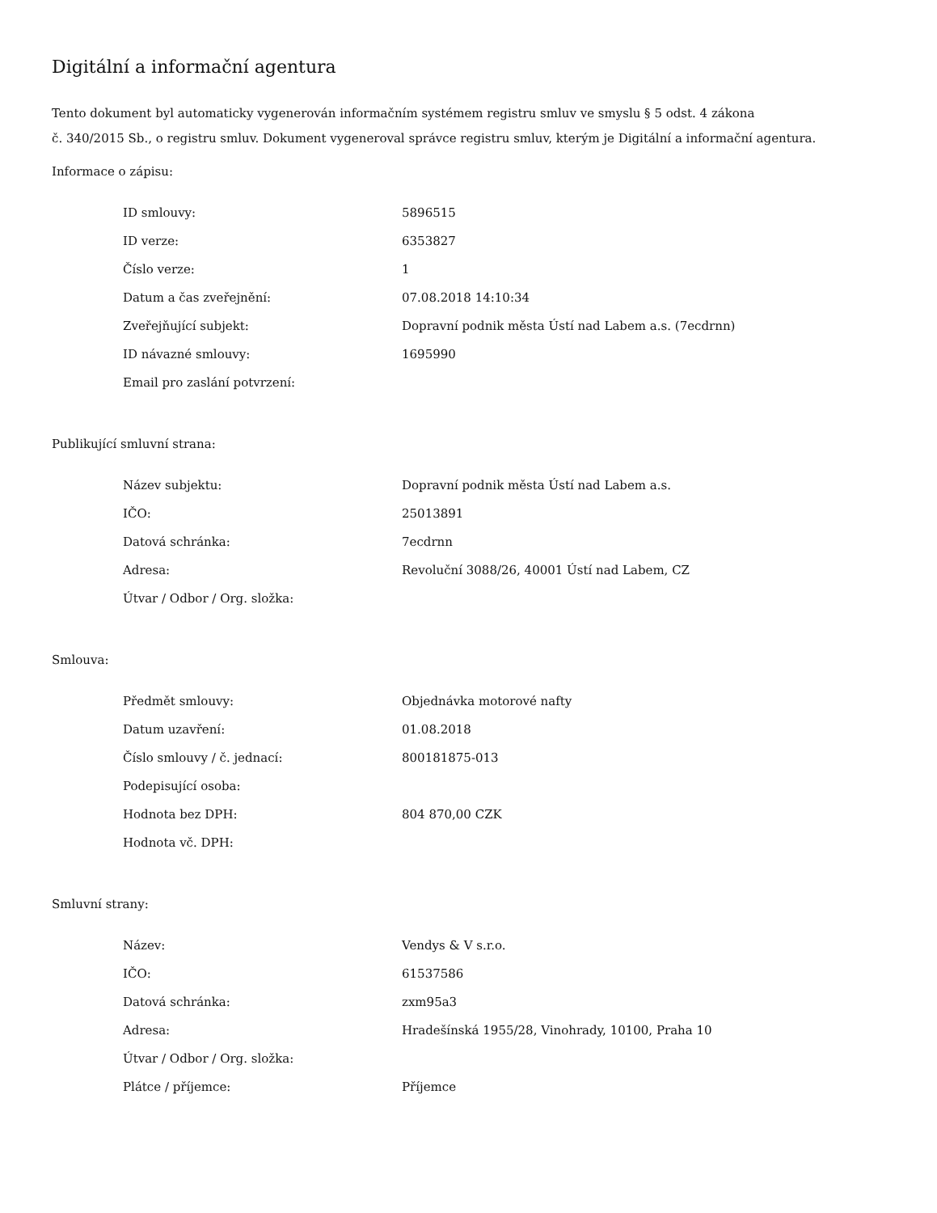Digitální a informační agentura
Tento dokument byl automaticky vygenerován informačním systémem registru smluv ve smyslu § 5 odst. 4 zákona
č. 340/2015 Sb., o registru smluv. Dokument vygeneroval správce registru smluv, kterým je Digitální a informační agentura.
Informace o zápisu:
| ID smlouvy: | 5896515 |
| ID verze: | 6353827 |
| Číslo verze: | 1 |
| Datum a čas zveřejnění: | 07.08.2018 14:10:34 |
| Zveřejňující subjekt: | Dopravní podnik města Ústí nad Labem a.s. (7ecdrnn) |
| ID návazné smlouvy: | 1695990 |
| Email pro zaslání potvrzení: | |
Publikující smluvní strana:
| Název subjektu: | Dopravní podnik města Ústí nad Labem a.s. |
| IČO: | 25013891 |
| Datová schránka: | 7ecdrnn |
| Adresa: | Revoluční 3088/26, 40001 Ústí nad Labem, CZ |
| Útvar / Odbor / Org. složka: | |
Smlouva:
| Předmět smlouvy: | Objednávka motorové nafty |
| Datum uzavření: | 01.08.2018 |
| Číslo smlouvy / č. jednací: | 800181875-013 |
| Podepisující osoba: | |
| Hodnota bez DPH: | 804 870,00 CZK |
| Hodnota vč. DPH: | |
Smluvní strany:
| Název: | Vendys & V s.r.o. |
| IČO: | 61537586 |
| Datová schránka: | zxm95a3 |
| Adresa: | Hradešínská 1955/28, Vinohrady, 10100, Praha 10 |
| Útvar / Odbor / Org. složka: | |
| Plátce / příjemce: | Příjemce |